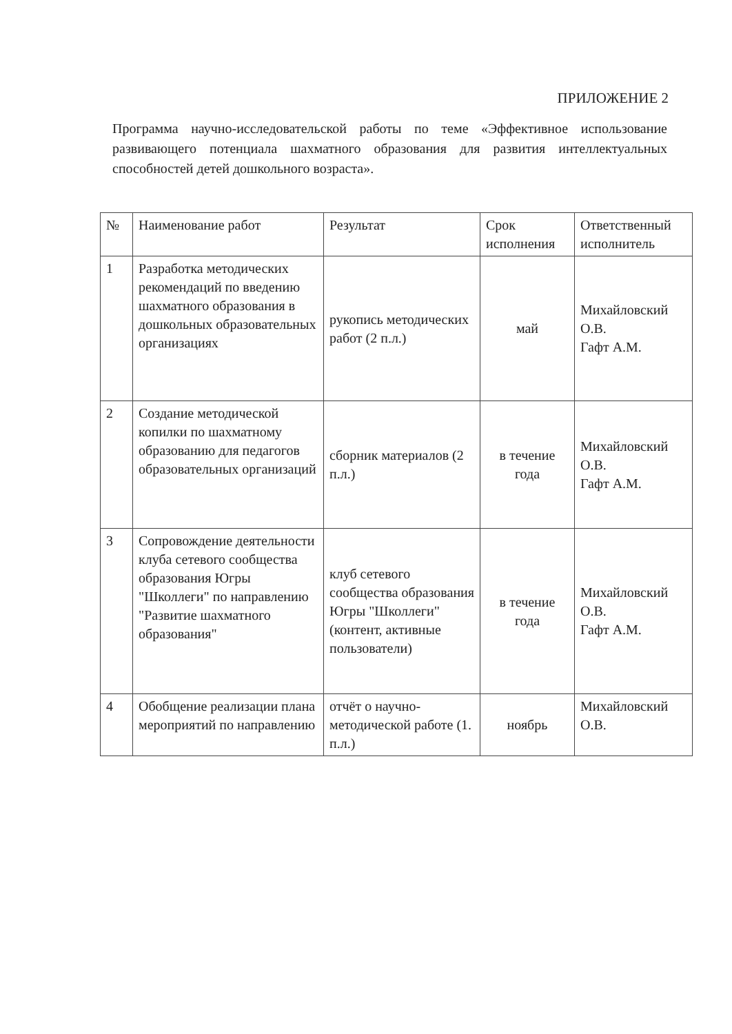ПРИЛОЖЕНИЕ 2
Программа научно-исследовательской работы по теме «Эффективное использование развивающего потенциала шахматного образования для развития интеллектуальных способностей детей дошкольного возраста».
| № | Наименование работ | Результат | Срок исполнения | Ответственный исполнитель |
| --- | --- | --- | --- | --- |
| 1 | Разработка методических рекомендаций по введению шахматного образования в дошкольных образовательных организациях | рукопись методических работ (2 п.л.) | май | Михайловский О.В. Гафт А.М. |
| 2 | Создание методической копилки по шахматному образованию для педагогов образовательных организаций | сборник материалов (2 п.л.) | в течение года | Михайловский О.В. Гафт А.М. |
| 3 | Сопровождение деятельности клуба сетевого сообщества образования Югры "Школлеги" по направлению "Развитие шахматного образования" | клуб сетевого сообщества образования Югры "Школлеги" (контент, активные пользователи) | в течение года | Михайловский О.В. Гафт А.М. |
| 4 | Обобщение реализации плана мероприятий по направлению | отчёт о научно-методической работе (1. п.л.) | ноябрь | Михайловский О.В. |